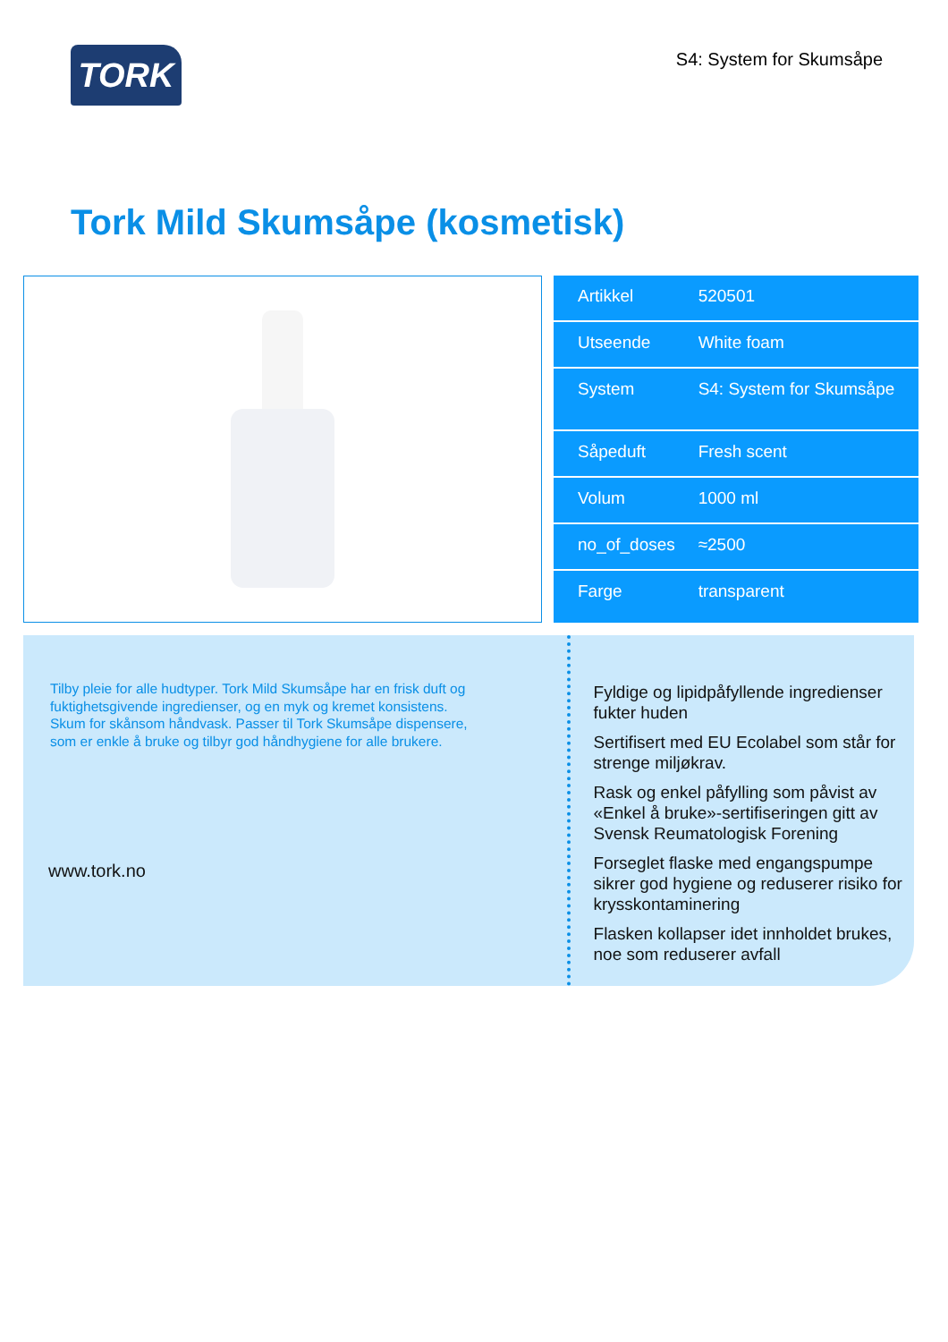TORK
S4: System for Skumsåpe
Tork Mild Skumsåpe (kosmetisk)
| Artikkel | 520501 |
| Utseende | White foam |
| System | S4: System for Skumsåpe |
| Såpeduft | Fresh scent |
| Volum | 1000 ml |
| no_of_doses | ≈2500 |
| Farge | transparent |
Tilby pleie for alle hudtyper. Tork Mild Skumsåpe har en frisk duft og fuktighetsgivende ingredienser, og en myk og kremet konsistens. Skum for skånsom håndvask. Passer til Tork Skumsåpe dispensere, som er enkle å bruke og tilbyr god håndhygiene for alle brukere.
www.tork.no
Fyldige og lipidpåfyllende ingredienser fukter huden
Sertifisert med EU Ecolabel som står for strenge miljøkrav.
Rask og enkel påfylling som påvist av «Enkel å bruke»-sertifiseringen gitt av Svensk Reumatologisk Forening
Forseglet flaske med engangspumpe sikrer god hygiene og reduserer risiko for krysskontaminering
Flasken kollapser idet innholdet brukes, noe som reduserer avfall